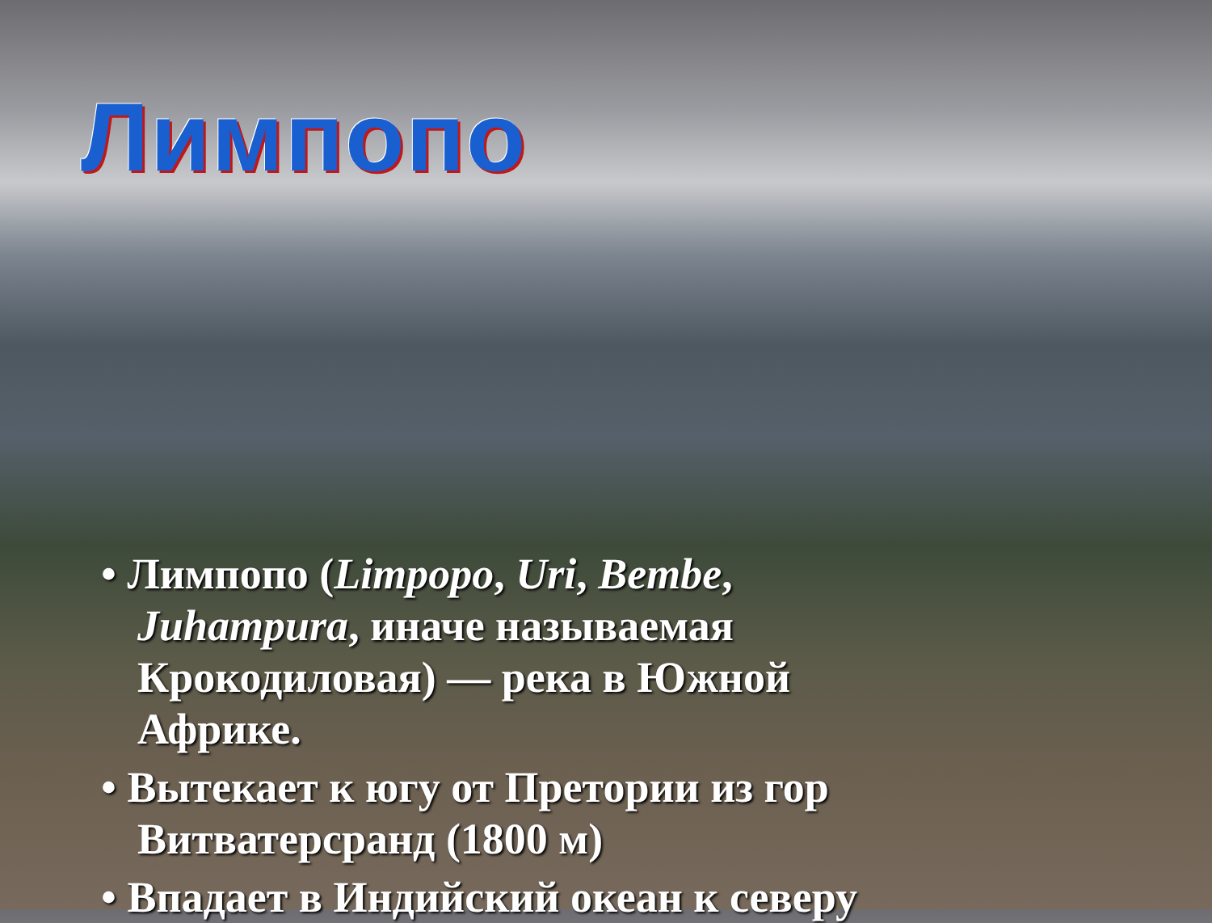Лимпопо
• Лимпопо (Limpopo, Uri, Bembe, Juhampura, иначе называемая Крокодиловая) — река в Южной Африке.
• Вытекает к югу от Претории из гор Витватерсранд (1800 м)
• Впадает в Индийский океан к северу